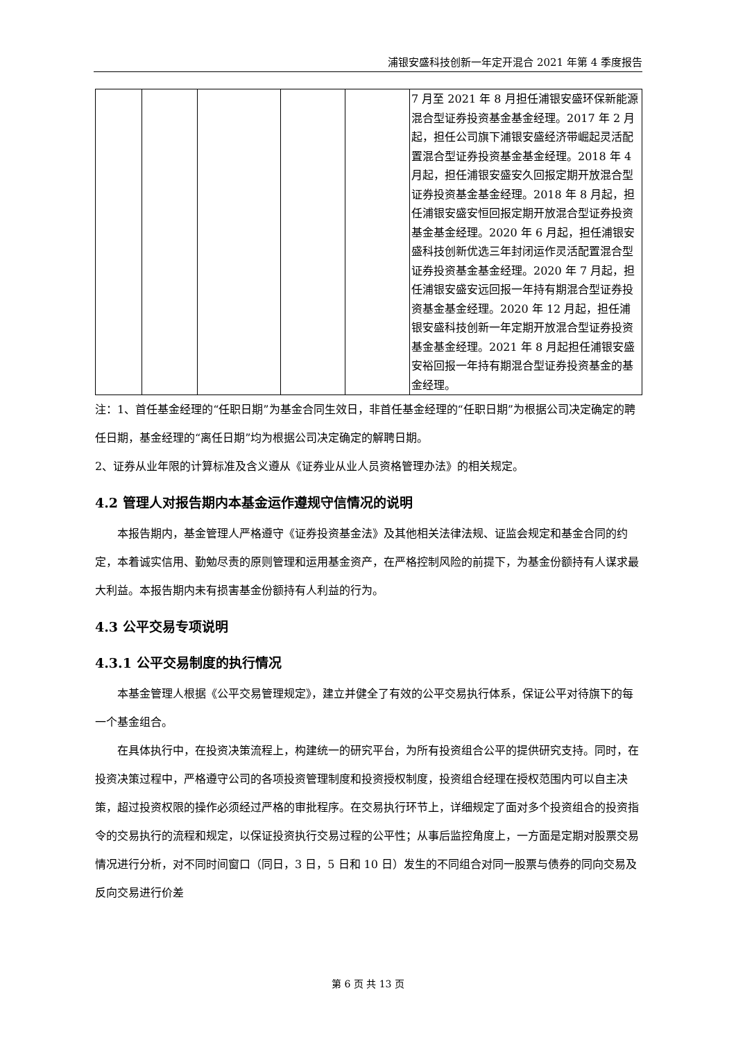浦银安盛科技创新一年定开混合 2021 年第 4 季度报告
| | | | | | 7 月至 2021 年 8 月担任浦银安盛环保新能源混合型证券投资基金基金经理。2017 年 2 月起，担任公司旗下浦银安盛经济带崛起灵活配置混合型证券投资基金基金经理。2018 年 4 月起，担任浦银安盛安久回报定期开放混合型证券投资基金基金经理。2018 年 8 月起，担任浦银安盛安恒回报定期开放混合型证券投资基金基金经理。2020 年 6 月起，担任浦银安盛科技创新优选三年封闭运作灵活配置混合型证券投资基金基金经理。2020 年 7 月起，担任浦银安盛安远回报一年持有期混合型证券投资基金基金经理。2020 年 12 月起，担任浦银安盛科技创新一年定期开放混合型证券投资基金基金经理。2021 年 8 月起担任浦银安盛安裕回报一年持有期混合型证券投资基金的基金经理。 |
注：1、首任基金经理的“任职日期”为基金合同生效日，非首任基金经理的“任职日期”为根据公司决定确定的聘任日期，基金经理的“离任日期”均为根据公司决定确定的解聘日期。
2、证券从业年限的计算标准及含义遵从《证券业从业人员资格管理办法》的相关规定。
4.2 管理人对报告期内本基金运作遵规守信情况的说明
本报告期内，基金管理人严格遵守《证券投资基金法》及其他相关法律法规、证监会规定和基金合同的约定，本着诚实信用、勤勉尽责的原则管理和运用基金资产，在严格控制风险的前提下，为基金份额持有人谋求最大利益。本报告期内未有损害基金份额持有人利益的行为。
4.3 公平交易专项说明
4.3.1 公平交易制度的执行情况
本基金管理人根据《公平交易管理规定》，建立并健全了有效的公平交易执行体系，保证公平对待旗下的每一个基金组合。
在具体执行中，在投资决策流程上，构建统一的研究平台，为所有投资组合公平的提供研究支持。同时，在投资决策过程中，严格遵守公司的各项投资管理制度和投资授权制度，投资组合经理在授权范围内可以自主决策，超过投资权限的操作必须经过严格的审批程序。在交易执行环节上，详细规定了面对多个投资组合的投资指令的交易执行的流程和规定，以保证投资执行交易过程的公平性；从事后监控角度上，一方面是定期对股票交易情况进行分析，对不同时间窗口（同日，3 日，5 日和 10 日）发生的不同组合对同一股票与债券的同向交易及反向交易进行价差
第 6 页 共 13 页